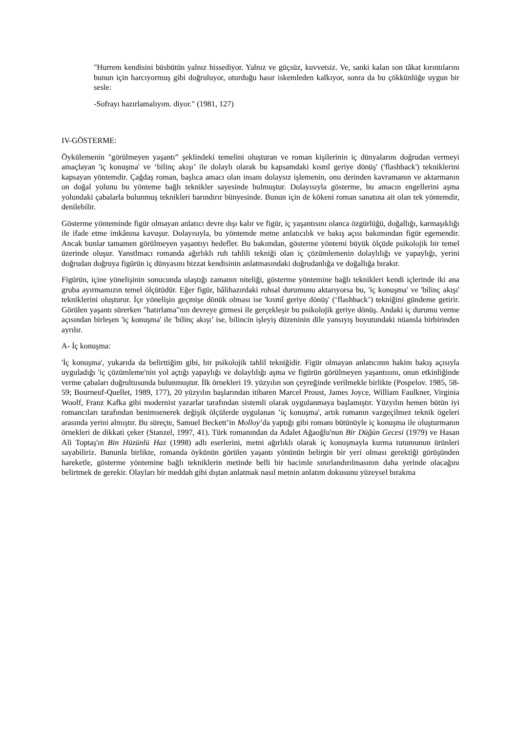"Hurrem kendisini büsbütün yalnız hissediyor. Yalnız ve güçsüz, kuvvetsiz. Ve, sanki kalan son tâkat kırıntılarını bunun için harcıyormuş gibi doğruluyor, oturduğu hasır iskemleden kalkıyor, sonra da bu çökkünlüğe uygun bir sesle:
-Sofrayı hazırlamalıyım. diyor." (1981, 127)
IV-GÖSTERME:
Öykülemenin "görülmeyen yaşantı” şeklindeki temelini oluşturan ve roman kişilerinin iç dünyalarını doğrudan vermeyi amaçlayan 'iç konuşma' ve ‘bilinç akışı’ ile dolaylı olarak bu kapsamdaki kısmî geriye dönüş' ('flashback') tekniklerini kapsayan yöntemdir. Çağdaş roman, başlıca amacı olan insanı dolaysız işlemenin, onu derinden kavramanın ve aktarmanın on doğal yolunu bu yönteme bağlı teknikler sayesinde bulmuştur. Dolayısıyla gösterme, bu amacın engellerini aşma yolundaki çabalarla bulunmuş teknikleri barındırır bünyesinde. Bunun için de kökeni roman sanatına ait olan tek yöntemdir, denilebilir.
Gösterme yönteminde figür olmayan anlatıcı devre dışı kalır ve figür, iç yaşantısını olanca özgürlüğü, doğallığı, karmaşıklığı ile ifade etme imkânına kavuşur. Dolayısıyla, bu yöntemde metne anlatıcılık ve bakış açısı bakımından figür egemendir. Ancak bunlar tamamen görülmeyen yaşantıyı hedefler. Bu bakımdan, gösterme yöntemi büyük ölçüde psikolojik bir temel üzerinde oluşur. Yanstlmacı romanda ağırlıklı ruh tahlili tekniği olan iç çözümlemenin dolaylılığı ve yapaylığı, yerini doğrudan doğruya figürün iç dünyasını bizzat kendisinin anlatmasındaki doğrudanlığa ve doğallığa bırakır.
Figürün, içine yönelişinin sonucunda ulaştığı zamanın niteliği, gösterme yöntemine bağlı teknikleri kendi içlerinde iki ana gruba ayırmamızın temel ölçütüdür. Eğer figür, hâlihazırdaki ruhsal durumunu aktarıyorsa bu, 'iç konuşma' ve 'bilinç akışı' tekniklerini oluşturur. İçe yönelişin geçmişe dönük olması ise 'kısmî geriye dönüş' (‘flashback’) tekniğini gündeme getirir. Görülen yaşantı sürerken "hatırlama"nın devreye girmesi ile gerçekleşir bu psikolojik geriye dönüş. Andaki iç durumu verme açısından birleşen 'iç konuşma' ile 'bilinç akışı’ ise, bilincin işleyiş düzeninin dile yansıyış boyutundaki nüansla birbirinden ayrılır.
A- İç konuşma:
'İç konuşma', yukarıda da belirttiğim gibi, bir psikolojik tahlil tekniğidir. Figür olmayan anlatıcının hakim bakış açısıyla uyguladığı 'iç çözümleme'nin yol açtığı yapaylığı ve dolaylılığı aşma ve figürün görülmeyen yaşantısını, onun etkinliğinde verme çabaları doğrultusunda bulunmuştur. İlk örnekleri 19. yüzyılın son çeyreğinde verilmekle birlikte (Pospelov. 1985, 58-59; Bourneuf-Quellet, 1989, 177), 20 yüzyılın başlarından itibaren Marcel Proust, James Joyce, William Faulkner, Virginia Woolf, Franz Kafka gibi modernist yazarlar tarafından sistemli olarak uygulanmaya başlamıştır. Yüzyılın hemen bütün iyi romancıları tarafından benimsenerek değişik ölçülerde uygulanan ’iç konuşma', artık romanın vazgeçilmez teknik ögeleri arasında yerini almıştır. Bu süreçte, Samuel Beckett’in Molloy’da yaptığı gibi romanı bütünüyle iç konuşma ile oluşturmanın örnekleri de dikkati çeker (Stanzel, 1997, 41). Türk romanından da Adalet Ağaoğlu'nun Bir Düğün Gecesi (1979) ve Hasan Ali Toptaş'ın Bin Hüzünlü Haz (1998) adlı eserlerini, metni ağırlıklı olarak iç konuşmayla kurma tutumunun ürünleri sayabiliriz. Bununla birlikte, romanda öykünün görülen yaşantı yönünün belirgin bir yeri olması gerektiği görüşünden hareketle, gösterme yöntemine bağlı tekniklerin metinde belli bir hacimle sınırlandırılmasının daha yerinde olacağını belirtmek de gerekir. Olayları bir meddah gibi dıştan anlatmak nasıl metnin anlatım dokusunu yüzeysel bırakma